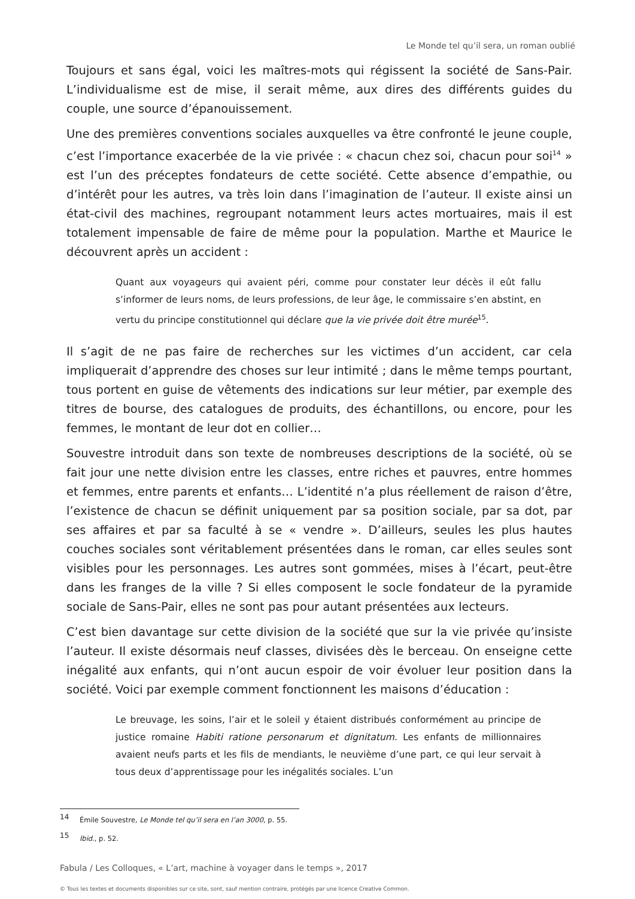Le Monde tel qu’il sera, un roman oublié
Toujours et sans égal, voici les maîtres-mots qui régissent la société de Sans-Pair. L’individualisme est de mise, il serait même, aux dires des différents guides du couple, une source d’épanouissement.
Une des premières conventions sociales auxquelles va être confronté le jeune couple, c’est l’importance exacerbée de la vie privée : « chacun chez soi, chacun pour soi<sup>14</sup> » est l’un des préceptes fondateurs de cette société. Cette absence d’empathie, ou d’intérêt pour les autres, va très loin dans l’imagination de l’auteur. Il existe ainsi un état-civil des machines, regroupant notamment leurs actes mortuaires, mais il est totalement impensable de faire de même pour la population. Marthe et Maurice le découvrent après un accident :
Quant aux voyageurs qui avaient péri, comme pour constater leur décès il eût fallu s’informer de leurs noms, de leurs professions, de leur âge, le commissaire s’en abstint, en vertu du principe constitutionnel qui déclare que la vie privée doit être murée<sup>15</sup>.
Il s’agit de ne pas faire de recherches sur les victimes d’un accident, car cela impliquerait d’apprendre des choses sur leur intimité ; dans le même temps pourtant, tous portent en guise de vêtements des indications sur leur métier, par exemple des titres de bourse, des catalogues de produits, des échantillons, ou encore, pour les femmes, le montant de leur dot en collier…
Souvestre introduit dans son texte de nombreuses descriptions de la société, où se fait jour une nette division entre les classes, entre riches et pauvres, entre hommes et femmes, entre parents et enfants… L’identité n’a plus réellement de raison d’être, l’existence de chacun se définit uniquement par sa position sociale, par sa dot, par ses affaires et par sa faculté à se « vendre ». D’ailleurs, seules les plus hautes couches sociales sont véritablement présentées dans le roman, car elles seules sont visibles pour les personnages. Les autres sont gommées, mises à l’écart, peut-être dans les franges de la ville ? Si elles composent le socle fondateur de la pyramide sociale de Sans-Pair, elles ne sont pas pour autant présentées aux lecteurs.
C’est bien davantage sur cette division de la société que sur la vie privée qu’insiste l’auteur. Il existe désormais neuf classes, divisées dès le berceau. On enseigne cette inégalité aux enfants, qui n’ont aucun espoir de voir évoluer leur position dans la société. Voici par exemple comment fonctionnent les maisons d’éducation :
Le breuvage, les soins, l’air et le soleil y étaient distribués conformément au principe de justice romaine Habiti ratione personarum et dignitatum. Les enfants de millionnaires avaient neufs parts et les fils de mendiants, le neuvième d’une part, ce qui leur servait à tous deux d’apprentissage pour les inégalités sociales. L’un
<sup>14</sup> Émile Souvestre, Le Monde tel qu’il sera en l’an 3000, p. 55.
<sup>15</sup> Ibid., p. 52.
Fabula / Les Colloques, « L’art, machine à voyager dans le temps », 2017
© Tous les textes et documents disponibles sur ce site, sont, sauf mention contraire, protégés par une licence Creative Common.